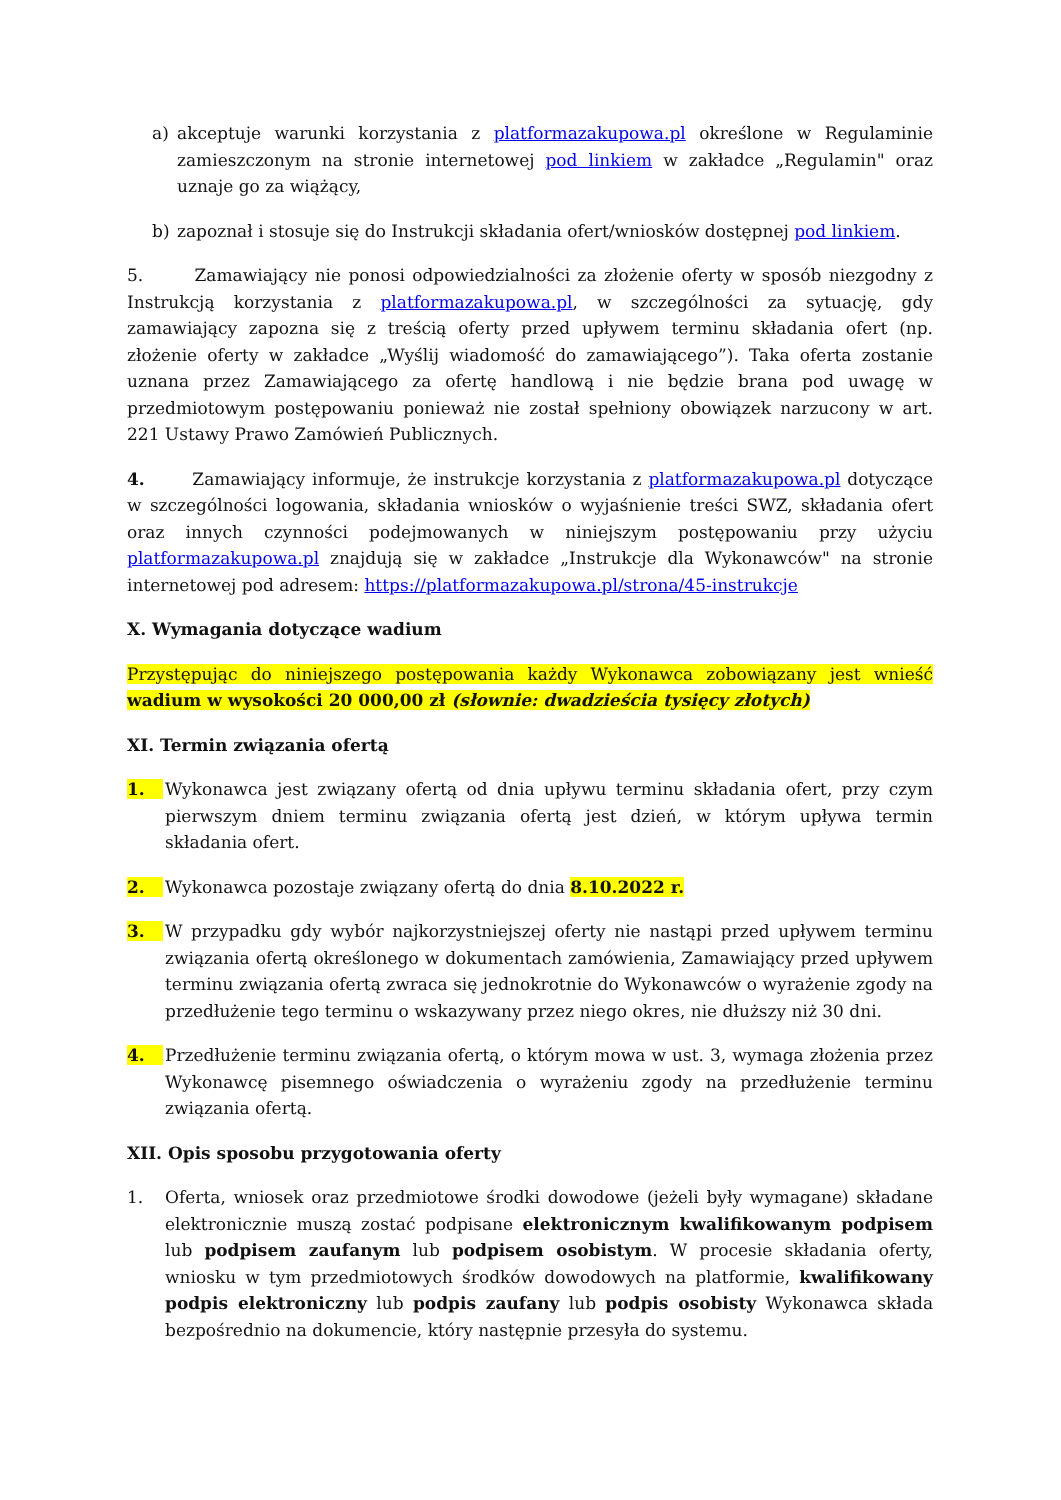a) akceptuje warunki korzystania z platformazakupowa.pl określone w Regulaminie zamieszczonym na stronie internetowej pod linkiem w zakładce „Regulamin" oraz uznaje go za wiążący,
b) zapoznał i stosuje się do Instrukcji składania ofert/wniosków dostępnej pod linkiem.
5. Zamawiający nie ponosi odpowiedzialności za złożenie oferty w sposób niezgodny z Instrukcją korzystania z platformazakupowa.pl, w szczególności za sytuację, gdy zamawiający zapozna się z treścią oferty przed upływem terminu składania ofert (np. złożenie oferty w zakładce „Wyślij wiadomość do zamawiającego”). Taka oferta zostanie uznana przez Zamawiającego za ofertę handlową i nie będzie brana pod uwagę w przedmiotowym postępowaniu ponieważ nie został spełniony obowiązek narzucony w art. 221 Ustawy Prawo Zamówień Publicznych.
4. Zamawiający informuje, że instrukcje korzystania z platformazakupowa.pl dotyczące w szczególności logowania, składania wniosków o wyjaśnienie treści SWZ, składania ofert oraz innych czynności podejmowanych w niniejszym postępowaniu przy użyciu platformazakupowa.pl znajdują się w zakładce „Instrukcje dla Wykonawców" na stronie internetowej pod adresem: https://platformazakupowa.pl/strona/45-instrukcje
X. Wymagania dotyczące wadium
Przystępując do niniejszego postępowania każdy Wykonawca zobowiązany jest wnieść wadium w wysokości 20 000,00 zł (słownie: dwadzieścia tysięcy złotych)
XI. Termin związania ofertą
1. Wykonawca jest związany ofertą od dnia upływu terminu składania ofert, przy czym pierwszym dniem terminu związania ofertą jest dzień, w którym upływa termin składania ofert.
2. Wykonawca pozostaje związany ofertą do dnia 8.10.2022 r.
3. W przypadku gdy wybór najkorzystniejszej oferty nie nastąpi przed upływem terminu związania ofertą określonego w dokumentach zamówienia, Zamawiający przed upływem terminu związania ofertą zwraca się jednokrotnie do Wykonawców o wyrażenie zgody na przedłużenie tego terminu o wskazywany przez niego okres, nie dłuższy niż 30 dni.
4. Przedłużenie terminu związania ofertą, o którym mowa w ust. 3, wymaga złożenia przez Wykonawcę pisemnego oświadczenia o wyrażeniu zgody na przedłużenie terminu związania ofertą.
XII. Opis sposobu przygotowania oferty
1. Oferta, wniosek oraz przedmiotowe środki dowodowe (jeżeli były wymagane) składane elektronicznie muszą zostać podpisane elektronicznym kwalifikowanym podpisem lub podpisem zaufanym lub podpisem osobistym. W procesie składania oferty, wniosku w tym przedmiotowych środków dowodowych na platformie, kwalifikowany podpis elektroniczny lub podpis zaufany lub podpis osobisty Wykonawca składa bezpośrednio na dokumencie, który następnie przesyła do systemu.